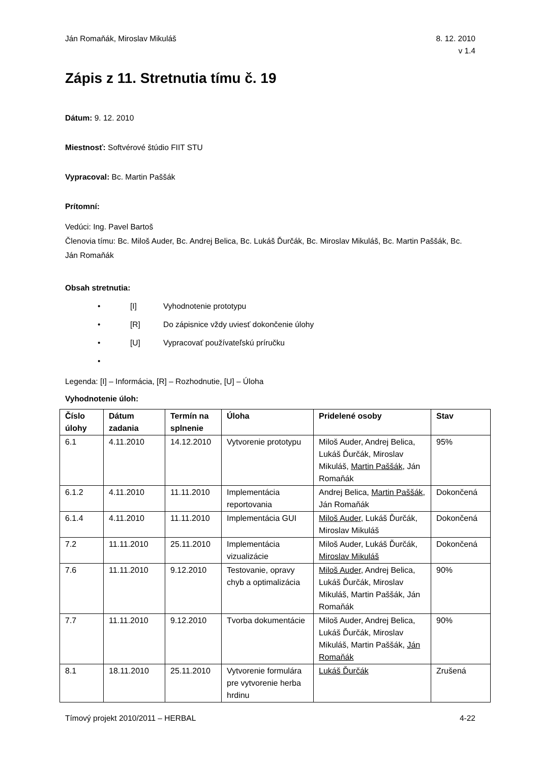Ján Romaňák, Miroslav Mikuláš 8. 12. 2010
v 1.4
Zápis z 11. Stretnutia tímu č. 19
Dátum: 9. 12. 2010
Miestnosť: Softvérové štúdio FIIT STU
Vypracoval: Bc. Martin Paššák
Prítomní:
Vedúci: Ing. Pavel Bartoš
Členovia tímu: Bc. Miloš Auder, Bc. Andrej Belica, Bc. Lukáš Ďurčák, Bc. Miroslav Mikuláš, Bc. Martin Paššák, Bc. Ján Romaňák
Obsah stretnutia:
• [I] Vyhodnotenie prototypu
• [R] Do zápisnice vždy uviesť dokončenie úlohy
• [U] Vypracovať používateľskú príručku
•
Legenda: [I] – Informácia, [R] – Rozhodnutie, [U] – Úloha
Vyhodnotenie úloh:
| Číslo úlohy | Dátum zadania | Termín na splnenie | Úloha | Pridelené osoby | Stav |
| --- | --- | --- | --- | --- | --- |
| 6.1 | 4.11.2010 | 14.12.2010 | Vytvorenie prototypu | Miloš Auder, Andrej Belica, Lukáš Ďurčák, Miroslav Mikuláš, Martin Paššák , Ján Romaňák | 95% |
| 6.1.2 | 4.11.2010 | 11.11.2010 | Implementácia reportovania | Andrej Belica, Martin Paššák , Ján Romaňák | Dokončená |
| 6.1.4 | 4.11.2010 | 11.11.2010 | Implementácia GUI | Miloš Auder , Lukáš Ďurčák, Miroslav Mikuláš | Dokončená |
| 7.2 | 11.11.2010 | 25.11.2010 | Implementácia vizualizácie | Miloš Auder, Lukáš Ďurčák, Miroslav Mikuláš | Dokončená |
| 7.6 | 11.11.2010 | 9.12.2010 | Testovanie, opravy chyb a optimalizácia | Miloš Auder , Andrej Belica, Lukáš Ďurčák, Miroslav Mikuláš, Martin Paššák, Ján Romaňák | 90% |
| 7.7 | 11.11.2010 | 9.12.2010 | Tvorba dokumentácie | Miloš Auder, Andrej Belica, Lukáš Ďurčák, Miroslav Mikuláš, Martin Paššák, Ján Romaňák | 90% |
| 8.1 | 18.11.2010 | 25.11.2010 | Vytvorenie formulára pre vytvorenie herba hrdinu | Lukáš Ďurčák | Zrušená |
Tímový projekt 2010/2011 – HERBAL 4-22